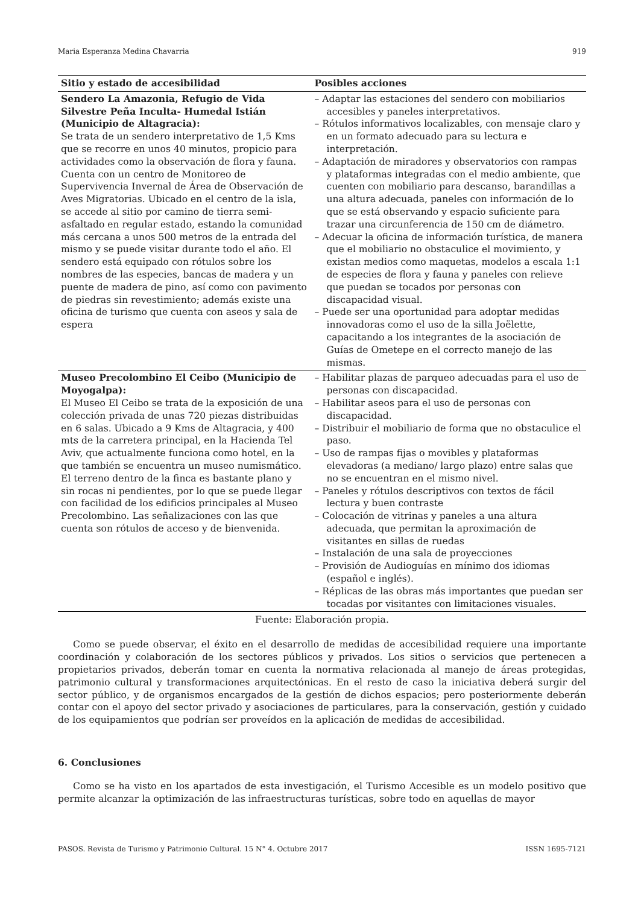Maria Esperanza Medina Chavarria 919
| Sitio y estado de accesibilidad | Posibles acciones |
| --- | --- |
| Sendero La Amazonia, Refugio de Vida Silvestre Peña Inculta- Humedal Istián (Municipio de Altagracia): Se trata de un sendero interpretativo de 1,5 Kms que se recorre en unos 40 minutos, propicio para actividades como la observación de flora y fauna. Cuenta con un centro de Monitoreo de Supervivencia Invernal de Área de Observación de Aves Migratorias. Ubicado en el centro de la isla, se accede al sitio por camino de tierra semi-asfaltado en regular estado, estando la comunidad más cercana a unos 500 metros de la entrada del mismo y se puede visitar durante todo el año. El sendero está equipado con rótulos sobre los nombres de las especies, bancas de madera y un puente de madera de pino, así como con pavimento de piedras sin revestimiento; además existe una oficina de turismo que cuenta con aseos y sala de espera | – Adaptar las estaciones del sendero con mobiliarios accesibles y paneles interpretativos. – Rótulos informativos localizables, con mensaje claro y en un formato adecuado para su lectura e interpretación. – Adaptación de miradores y observatorios con rampas y plataformas integradas con el medio ambiente, que cuenten con mobiliario para descanso, barandillas a una altura adecuada, paneles con información de lo que se está observando y espacio suficiente para trazar una circunferencia de 150 cm de diámetro. – Adecuar la oficina de información turística, de manera que el mobiliario no obstaculice el movimiento, y existan medios como maquetas, modelos a escala 1:1 de especies de flora y fauna y paneles con relieve que puedan se tocados por personas con discapacidad visual. – Puede ser una oportunidad para adoptar medidas innovadoras como el uso de la silla Joëlette, capacitando a los integrantes de la asociación de Guías de Ometepe en el correcto manejo de las mismas. |
| Museo Precolombino El Ceibo (Municipio de Moyogalpa): El Museo El Ceibo se trata de la exposición de una colección privada de unas 720 piezas distribuidas en 6 salas. Ubicado a 9 Kms de Altagracia, y 400 mts de la carretera principal, en la Hacienda Tel Aviv, que actualmente funciona como hotel, en la que también se encuentra un museo numismático. El terreno dentro de la finca es bastante plano y sin rocas ni pendientes, por lo que se puede llegar con facilidad de los edificios principales al Museo Precolombino. Las señalizaciones con las que cuenta son rótulos de acceso y de bienvenida. | – Habilitar plazas de parqueo adecuadas para el uso de personas con discapacidad. – Habilitar aseos para el uso de personas con discapacidad. – Distribuir el mobiliario de forma que no obstaculice el paso. – Uso de rampas fijas o movibles y plataformas elevadoras (a mediano/ largo plazo) entre salas que no se encuentran en el mismo nivel. – Paneles y rótulos descriptivos con textos de fácil lectura y buen contraste – Colocación de vitrinas y paneles a una altura adecuada, que permitan la aproximación de visitantes en sillas de ruedas – Instalación de una sala de proyecciones – Provisión de Audioguías en mínimo dos idiomas (español e inglés). – Réplicas de las obras más importantes que puedan ser tocadas por visitantes con limitaciones visuales. |
Fuente: Elaboración propia.
Como se puede observar, el éxito en el desarrollo de medidas de accesibilidad requiere una importante coordinación y colaboración de los sectores públicos y privados. Los sitios o servicios que pertenecen a propietarios privados, deberán tomar en cuenta la normativa relacionada al manejo de áreas protegidas, patrimonio cultural y transformaciones arquitectónicas. En el resto de caso la iniciativa deberá surgir del sector público, y de organismos encargados de la gestión de dichos espacios; pero posteriormente deberán contar con el apoyo del sector privado y asociaciones de particulares, para la conservación, gestión y cuidado de los equipamientos que podrían ser proveídos en la aplicación de medidas de accesibilidad.
6. Conclusiones
Como se ha visto en los apartados de esta investigación, el Turismo Accesible es un modelo positivo que permite alcanzar la optimización de las infraestructuras turísticas, sobre todo en aquellas de mayor
PASOS. Revista de Turismo y Patrimonio Cultural. 15 N° 4. Octubre 2017 ISSN 1695-7121